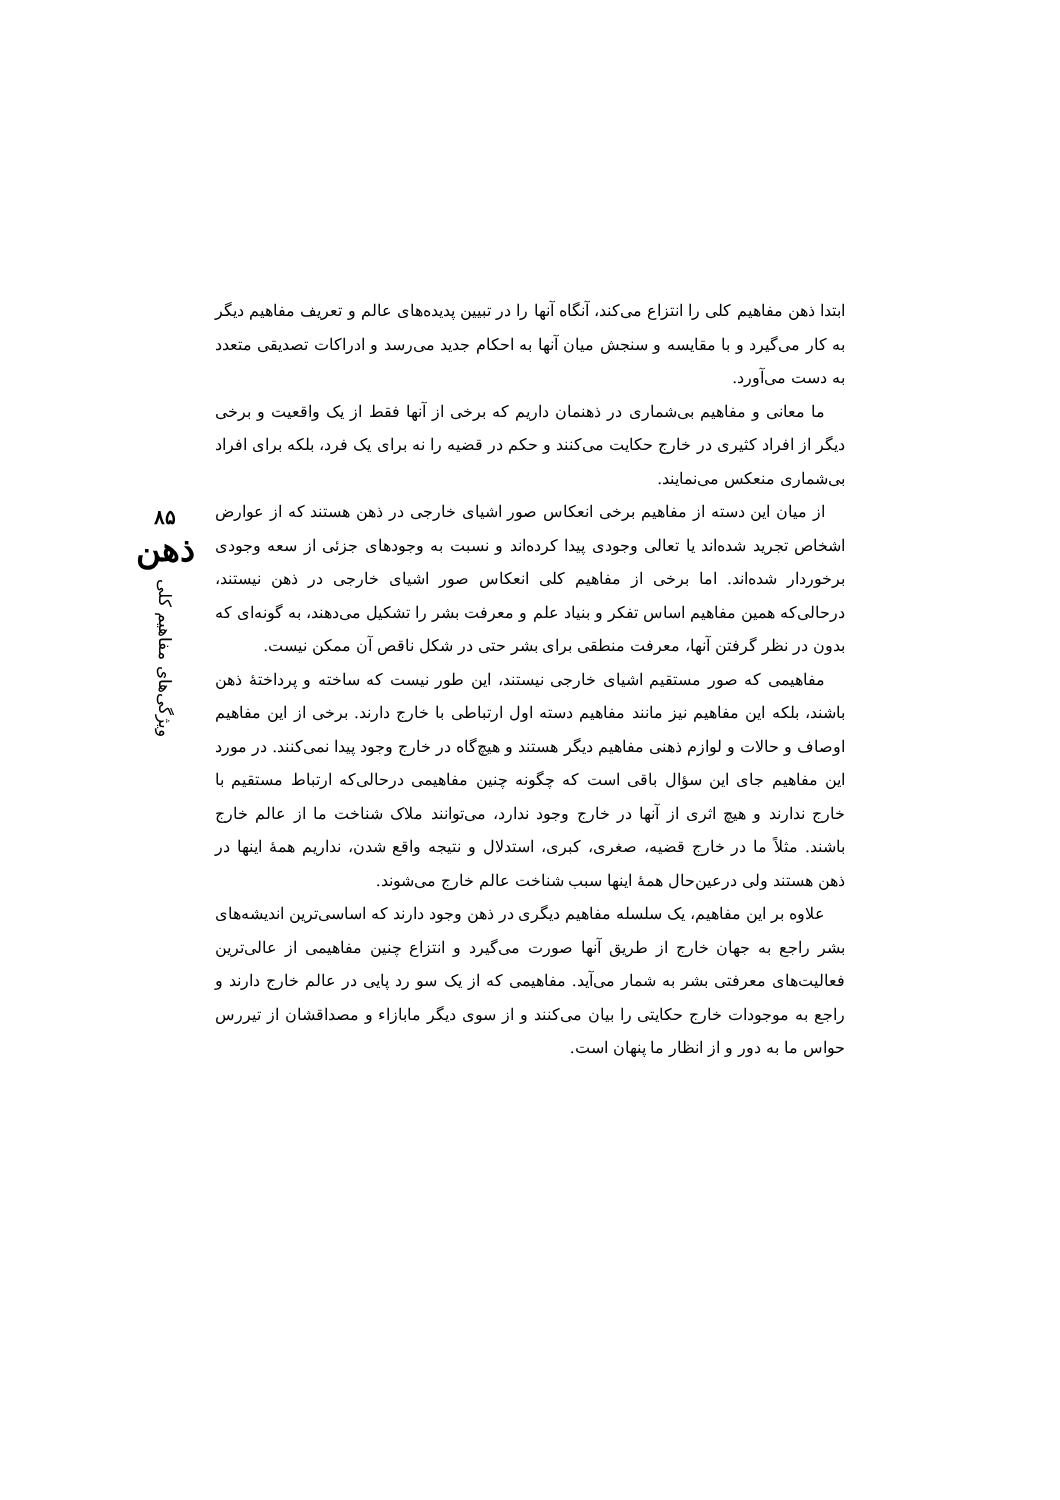ابتدا ذهن مفاهیم کلی را انتزاع می‌کند، آنگاه آنها را در تبیین پدیده‌های عالم و تعریف مفاهیم دیگر به کار می‌گیرد و با مقایسه و سنجش میان آنها به احکام جدید می‌رسد و ادراکات تصدیقی متعدد به دست می‌آورد.
ما معانی و مفاهیم بی‌شماری در ذهنمان داریم که برخی از آنها فقط از یک واقعیت و برخی دیگر از افراد کثیری در خارج حکایت می‌کنند و حکم در قضیه را نه برای یک فرد، بلکه برای افراد بی‌شماری منعکس می‌نمایند.
از میان این دسته از مفاهیم برخی انعکاس صور اشیای خارجی در ذهن هستند که از عوارض اشخاص تجرید شده‌اند یا تعالی وجودی پیدا کرده‌اند و نسبت به وجودهای جزئی از سعه وجودی برخوردار شده‌اند. اما برخی از مفاهیم کلی انعکاس صور اشیای خارجی در ذهن نیستند، درحالی‌که همین مفاهیم اساس تفکر و بنیاد علم و معرفت بشر را تشکیل می‌دهند، به گونه‌ای که بدون در نظر گرفتن آنها، معرفت منطقی برای بشر حتی در شکل ناقص آن ممکن نیست.
مفاهیمی که صور مستقیم اشیای خارجی نیستند، این طور نیست که ساخته و پرداختهٔ ذهن باشند، بلکه این مفاهیم نیز مانند مفاهیم دسته اول ارتباطی با خارج دارند. برخی از این مفاهیم اوصاف و حالات و لوازم ذهنی مفاهیم دیگر هستند و هیچ‌گاه در خارج وجود پیدا نمی‌کنند. در مورد این مفاهیم جای این سؤال باقی است که چگونه چنین مفاهیمی درحالی‌که ارتباط مستقیم با خارج ندارند و هیچ اثری از آنها در خارج وجود ندارد، می‌توانند ملاک شناخت ما از عالم خارج باشند. مثلاً ما در خارج قضیه، صغری، کبری، استدلال و نتیجه واقع شدن، نداریم همهٔ اینها در ذهن هستند ولی درعین‌حال همهٔ اینها سبب شناخت عالم خارج می‌شوند.
علاوه بر این مفاهیم، یک سلسله مفاهیم دیگری در ذهن وجود دارند که اساسی‌ترین اندیشه‌های بشر راجع به جهان خارج از طریق آنها صورت می‌گیرد و انتزاع چنین مفاهیمی از عالی‌ترین فعالیت‌های معرفتی بشر به شمار می‌آید. مفاهیمی که از یک سو رد پایی در عالم خارج دارند و راجع به موجودات خارج حکایتی را بیان می‌کنند و از سوی دیگر مابازاء و مصداقشان از تیررس حواس ما به دور و از انظار ما پنهان است.
۸۵
ذهن
ویژگی‌های مفاهیم کلی